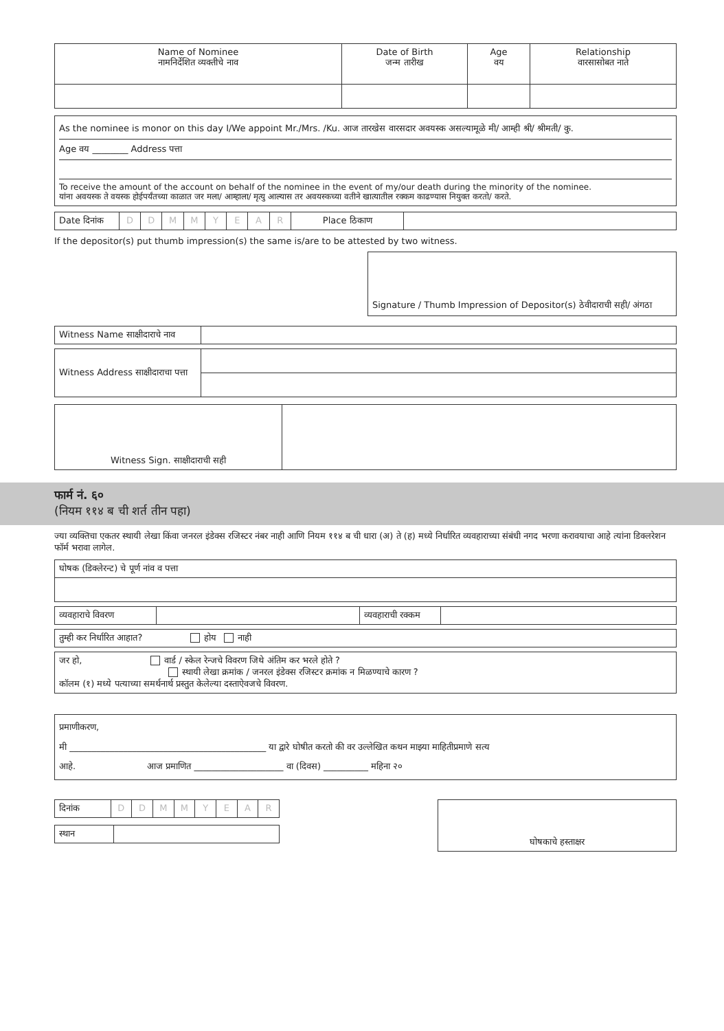| Name of Nominee नामनिर्देशित व्यक्तीचे नाव | Date of Birth जन्म तारीख | Age वय | Relationship वारसासोबत नाते |
| --- | --- | --- | --- |
As the nominee is monor on this day I/We appoint Mr./Mrs. /Ku. आज तारखेस वारसदार अवयस्क असल्यामूळे मी/ आम्ही श्री/ श्रीमती/ कु.
Age वय ________ Address पत्ता
To receive the amount of the account on behalf of the nominee in the event of my/our death during the minority of the nominee.
यांना अवयस्क ते वयस्क होईपर्यंतच्या काळात जर मला/ आम्हाला/ मृत्यु आल्यास तर अवयस्कच्या वतीने खात्यातील रक्कम काढण्यास नियुक्त करतो/ करते.
| Date दिनांक | D | D | M | M | Y | E | A | R | Place ठिकाण | |
If the depositor(s) put thumb impression(s) the same is/are to be attested by two witness.
Signature / Thumb Impression of Depositor(s) ठेवीदाराची सही/ अंगठा
| Witness Name साक्षीदाराचे नाव | |
| Witness Address साक्षीदाराचा पत्ता | |
| Witness Sign. साक्षीदाराची सही | |
फार्म नं. ६०
(नियम ११४ ब ची शर्त तीन पहा)
ज्या व्यक्तिचा एकतर स्थायी लेखा किंवा जनरल इंडेक्स रजिस्टर नंबर नाही आणि नियम ११४ ब ची धारा (अ) ते (ह) मध्ये निर्धारित व्यवहाराच्या संबंधी नगद भरणा करावयाचा आहे त्यांना डिक्लरेशन फॉर्म भरावा लागेल.
| घोषक (डिक्लेरन्ट) चे पूर्ण नांव व पत्ता |
| व्यवहाराचे विवरण | | व्यवहाराची रक्कम | |
| तुम्ही कर निर्धारित आहात? होय नाही |
| जर हो, वार्ड / स्केल रेन्जचे विवरण जिथे अंतिम कर भरले होते ? स्थायी लेखा क्रमांक / जनरल इंडेक्स रजिस्टर क्रमांक न मिळण्याचे कारण ? कॉलम (१) मध्ये पत्याच्या समर्थनार्थ प्रस्तुत केलेल्या दस्ताऐवजचे विवरण. |
| प्रमाणीकरण, मी ____________________________________________ या द्वारे घोषीत करतो की वर उल्लेखित कथन माझ्या माहितीप्रमाणे सत्य आहे. आज प्रमाणित ____________________ वा (दिवस) __________ महिना २० |
| दिनांक | D | D | M | M | Y | E | A | R |
| स्थान | |
घोषकाचे हस्ताक्षर